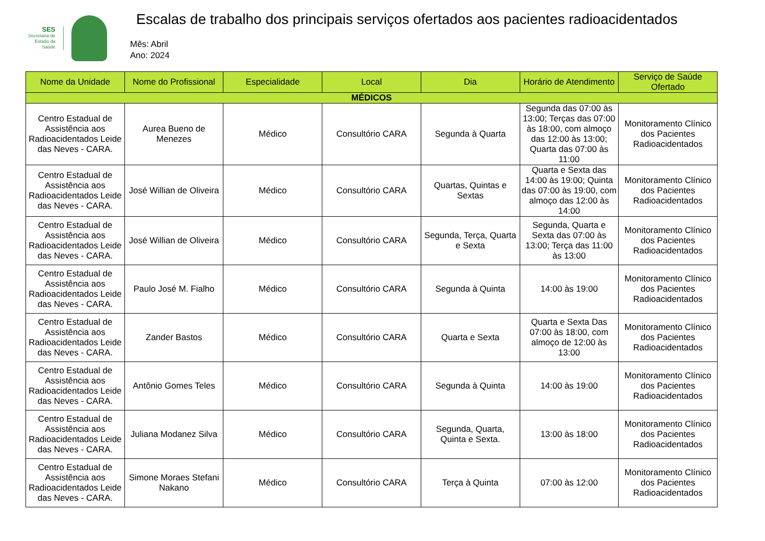SES
Secretaria de
Estado da
Saúde
Escalas de trabalho dos principais serviços ofertados aos pacientes radioacidentados
Mês: Abril
Ano: 2024
| Nome da Unidade | Nome do Profissional | Especialidade | Local | Dia | Horário de Atendimento | Serviço de Saúde Ofertado |
| --- | --- | --- | --- | --- | --- | --- |
| MÉDICOS | | | | | | |
| Centro Estadual de Assistência aos Radioacidentados Leide das Neves - CARA. | Aurea Bueno de Menezes | Médico | Consultório CARA | Segunda à Quarta | Segunda das 07:00 às 13:00; Terças das 07:00 às 18:00, com almoço das 12:00 às 13:00; Quarta das 07:00 às 11:00 | Monitoramento Clínico dos Pacientes Radioacidentados |
| Centro Estadual de Assistência aos Radioacidentados Leide das Neves - CARA. | José Willian de Oliveira | Médico | Consultório CARA | Quartas, Quintas e Sextas | Quarta e Sexta das 14:00 às 19:00; Quinta das 07:00 às 19:00, com almoço das 12:00 às 14:00 | Monitoramento Clínico dos Pacientes Radioacidentados |
| Centro Estadual de Assistência aos Radioacidentados Leide das Neves - CARA. | José Willian de Oliveira | Médico | Consultório CARA | Segunda, Terça, Quarta e Sexta | Segunda, Quarta e Sexta das 07:00 às 13:00; Terça das 11:00 às 13:00 | Monitoramento Clínico dos Pacientes Radioacidentados |
| Centro Estadual de Assistência aos Radioacidentados Leide das Neves - CARA. | Paulo José M. Fialho | Médico | Consultório CARA | Segunda à Quinta | 14:00 às 19:00 | Monitoramento Clínico dos Pacientes Radioacidentados |
| Centro Estadual de Assistência aos Radioacidentados Leide das Neves - CARA. | Zander Bastos | Médico | Consultório CARA | Quarta e Sexta | Quarta e Sexta Das 07:00 às 18:00, com almoço de 12:00 às 13:00 | Monitoramento Clínico dos Pacientes Radioacidentados |
| Centro Estadual de Assistência aos Radioacidentados Leide das Neves - CARA. | Antônio Gomes Teles | Médico | Consultório CARA | Segunda à Quinta | 14:00 às 19:00 | Monitoramento Clínico dos Pacientes Radioacidentados |
| Centro Estadual de Assistência aos Radioacidentados Leide das Neves - CARA. | Juliana Modanez Silva | Médico | Consultório CARA | Segunda, Quarta, Quinta e Sexta. | 13:00 às 18:00 | Monitoramento Clínico dos Pacientes Radioacidentados |
| Centro Estadual de Assistência aos Radioacidentados Leide das Neves - CARA. | Simone Moraes Stefani Nakano | Médico | Consultório CARA | Terça à Quinta | 07:00 às 12:00 | Monitoramento Clínico dos Pacientes Radioacidentados |